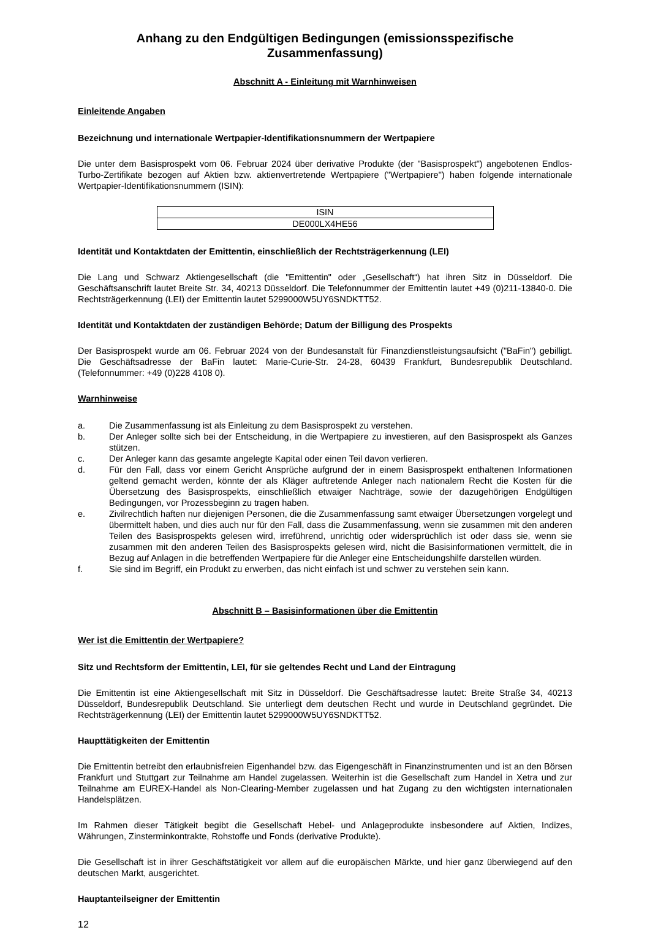Anhang zu den Endgültigen Bedingungen (emissionsspezifische Zusammenfassung)
Abschnitt A - Einleitung mit Warnhinweisen
Einleitende Angaben
Bezeichnung und internationale Wertpapier-Identifikationsnummern der Wertpapiere
Die unter dem Basisprospekt vom 06. Februar 2024 über derivative Produkte (der "Basisprospekt") angebotenen Endlos-Turbo-Zertifikate bezogen auf Aktien bzw. aktienvertretende Wertpapiere ("Wertpapiere") haben folgende internationale Wertpapier-Identifikationsnummern (ISIN):
| ISIN |
| DE000LX4HE56 |
Identität und Kontaktdaten der Emittentin, einschließlich der Rechtsträgerkennung (LEI)
Die Lang und Schwarz Aktiengesellschaft (die "Emittentin" oder „Gesellschaft“) hat ihren Sitz in Düsseldorf. Die Geschäftsanschrift lautet Breite Str. 34, 40213 Düsseldorf. Die Telefonnummer der Emittentin lautet +49 (0)211-13840-0. Die Rechtsträgerkennung (LEI) der Emittentin lautet 5299000W5UY6SNDKTT52.
Identität und Kontaktdaten der zuständigen Behörde; Datum der Billigung des Prospekts
Der Basisprospekt wurde am 06. Februar 2024 von der Bundesanstalt für Finanzdienstleistungsaufsicht ("BaFin") gebilligt. Die Geschäftsadresse der BaFin lautet: Marie-Curie-Str. 24-28, 60439 Frankfurt, Bundesrepublik Deutschland. (Telefonnummer: +49 (0)228 4108 0).
Warnhinweise
a. Die Zusammenfassung ist als Einleitung zu dem Basisprospekt zu verstehen.
b. Der Anleger sollte sich bei der Entscheidung, in die Wertpapiere zu investieren, auf den Basisprospekt als Ganzes stützen.
c. Der Anleger kann das gesamte angelegte Kapital oder einen Teil davon verlieren.
d. Für den Fall, dass vor einem Gericht Ansprüche aufgrund der in einem Basisprospekt enthaltenen Informationen geltend gemacht werden, könnte der als Kläger auftretende Anleger nach nationalem Recht die Kosten für die Übersetzung des Basisprospekts, einschließlich etwaiger Nachträge, sowie der dazugehörigen Endgültigen Bedingungen, vor Prozessbeginn zu tragen haben.
e. Zivilrechtlich haften nur diejenigen Personen, die die Zusammenfassung samt etwaiger Übersetzungen vorgelegt und übermittelt haben, und dies auch nur für den Fall, dass die Zusammenfassung, wenn sie zusammen mit den anderen Teilen des Basisprospekts gelesen wird, irreführend, unrichtig oder widersprüchlich ist oder dass sie, wenn sie zusammen mit den anderen Teilen des Basisprospekts gelesen wird, nicht die Basisinformationen vermittelt, die in Bezug auf Anlagen in die betreffenden Wertpapiere für die Anleger eine Entscheidungshilfe darstellen würden.
f. Sie sind im Begriff, ein Produkt zu erwerben, das nicht einfach ist und schwer zu verstehen sein kann.
Abschnitt B – Basisinformationen über die Emittentin
Wer ist die Emittentin der Wertpapiere?
Sitz und Rechtsform der Emittentin, LEI, für sie geltendes Recht und Land der Eintragung
Die Emittentin ist eine Aktiengesellschaft mit Sitz in Düsseldorf. Die Geschäftsadresse lautet: Breite Straße 34, 40213 Düsseldorf, Bundesrepublik Deutschland. Sie unterliegt dem deutschen Recht und wurde in Deutschland gegründet. Die Rechtsträgerkennung (LEI) der Emittentin lautet 5299000W5UY6SNDKTT52.
Haupttätigkeiten der Emittentin
Die Emittentin betreibt den erlaubnisfreien Eigenhandel bzw. das Eigengeschäft in Finanzinstrumenten und ist an den Börsen Frankfurt und Stuttgart zur Teilnahme am Handel zugelassen. Weiterhin ist die Gesellschaft zum Handel in Xetra und zur Teilnahme am EUREX-Handel als Non-Clearing-Member zugelassen und hat Zugang zu den wichtigsten internationalen Handelsplätzen.
Im Rahmen dieser Tätigkeit begibt die Gesellschaft Hebel- und Anlageprodukte insbesondere auf Aktien, Indizes, Währungen, Zinsterminkontrakte, Rohstoffe und Fonds (derivative Produkte).
Die Gesellschaft ist in ihrer Geschäftstätigkeit vor allem auf die europäischen Märkte, und hier ganz überwiegend auf den deutschen Markt, ausgerichtet.
Hauptanteilseigner der Emittentin
12